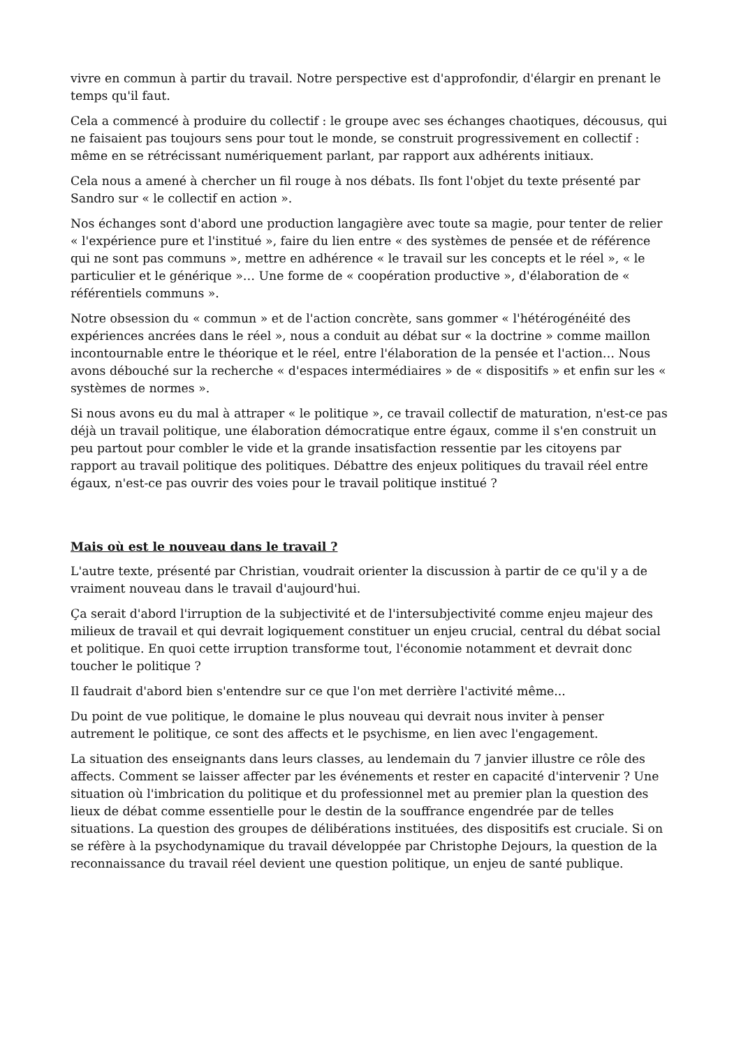vivre en commun à partir du travail. Notre perspective est d'approfondir, d'élargir en prenant le temps qu'il faut.
Cela a commencé à produire du collectif : le groupe avec ses échanges chaotiques, décousus, qui ne faisaient pas toujours sens pour tout le monde, se construit progressivement en collectif : même en se rétrécissant numériquement parlant, par rapport aux adhérents initiaux.
Cela nous a amené à chercher un fil rouge à nos débats. Ils font l'objet du texte présenté par Sandro sur « le collectif en action ».
Nos échanges sont d'abord une production langagière avec toute sa magie, pour tenter de relier « l'expérience pure et l'institué », faire du lien entre « des systèmes de pensée et de référence qui ne sont pas communs », mettre en adhérence « le travail sur les concepts et le réel », « le particulier et le générique »… Une forme de « coopération productive », d'élaboration de « référentiels communs ».
Notre obsession du « commun » et de l'action concrète, sans gommer « l'hétérogénéité des expériences ancrées dans le réel », nous a conduit au débat sur « la doctrine » comme maillon incontournable entre le théorique et le réel, entre l'élaboration de la pensée et l'action… Nous avons débouché sur la recherche « d'espaces intermédiaires » de « dispositifs » et enfin sur les « systèmes de normes ».
Si nous avons eu du mal à attraper « le politique », ce travail collectif de maturation, n'est-ce pas déjà un travail politique, une élaboration démocratique entre égaux, comme il s'en construit un peu partout pour combler le vide et la grande insatisfaction ressentie par les citoyens par rapport au travail politique des politiques. Débattre des enjeux politiques du travail réel entre égaux, n'est-ce pas ouvrir des voies pour le travail politique institué ?
Mais où est le nouveau dans le travail ?
L'autre texte, présenté par Christian, voudrait orienter la discussion à partir de ce qu'il y a de vraiment nouveau dans le travail d'aujourd'hui.
Ça serait d'abord l'irruption de la subjectivité et de l'intersubjectivité comme enjeu majeur des milieux de travail et qui devrait logiquement constituer un enjeu crucial, central du débat social et politique. En quoi cette irruption transforme tout, l'économie notamment et devrait donc toucher le politique ?
Il faudrait d'abord bien s'entendre sur ce que l'on met derrière l'activité même...
Du point de vue politique, le domaine le plus nouveau qui devrait nous inviter à penser autrement le politique, ce sont des affects et le psychisme, en lien avec l'engagement.
La situation des enseignants dans leurs classes, au lendemain du 7 janvier illustre ce rôle des affects. Comment se laisser affecter par les événements et rester en capacité d'intervenir ? Une situation où l'imbrication du politique et du professionnel met au premier plan la question des lieux de débat comme essentielle pour le destin de la souffrance engendrée par de telles situations. La question des groupes de délibérations instituées, des dispositifs est cruciale. Si on se réfère à la psychodynamique du travail développée par Christophe Dejours, la question de la reconnaissance du travail réel devient une question politique, un enjeu de santé publique.